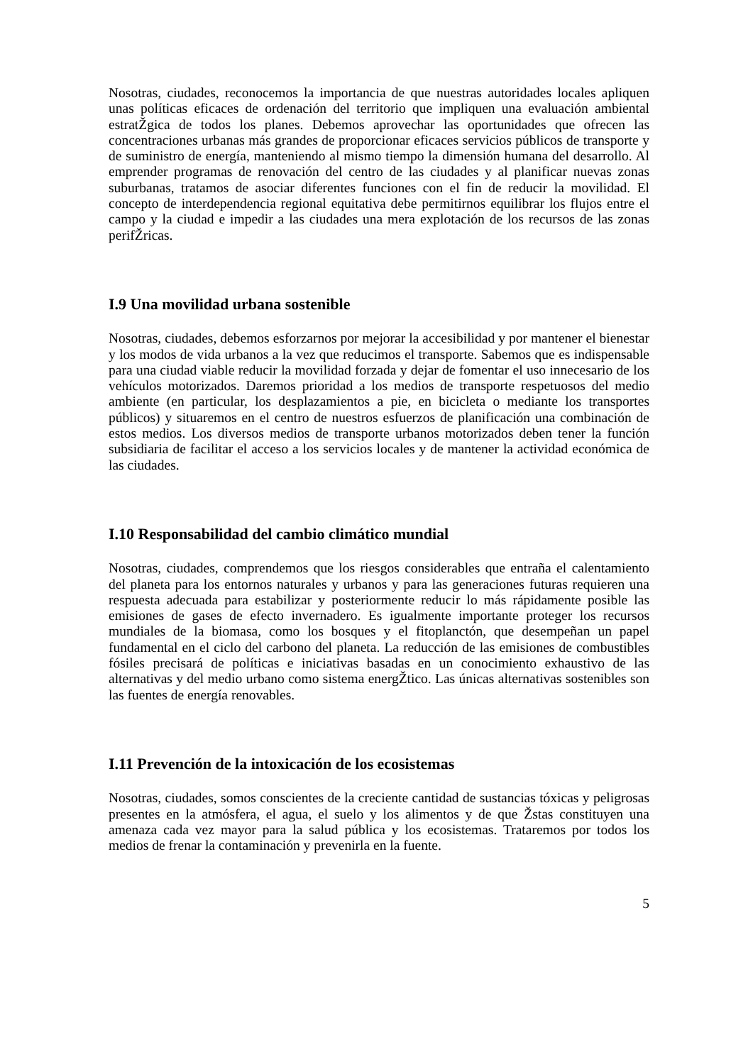Nosotras, ciudades, reconocemos la importancia de que nuestras autoridades locales apliquen unas políticas eficaces de ordenación del territorio que impliquen una evaluación ambiental estratŽgica de todos los planes. Debemos aprovechar las oportunidades que ofrecen las concentraciones urbanas más grandes de proporcionar eficaces servicios públicos de transporte y de suministro de energía, manteniendo al mismo tiempo la dimensión humana del desarrollo. Al emprender programas de renovación del centro de las ciudades y al planificar nuevas zonas suburbanas, tratamos de asociar diferentes funciones con el fin de reducir la movilidad. El concepto de interdependencia regional equitativa debe permitirnos equilibrar los flujos entre el campo y la ciudad e impedir a las ciudades una mera explotación de los recursos de las zonas perifŽricas.
I.9 Una movilidad urbana sostenible
Nosotras, ciudades, debemos esforzarnos por mejorar la accesibilidad y por mantener el bienestar y los modos de vida urbanos a la vez que reducimos el transporte. Sabemos que es indispensable para una ciudad viable reducir la movilidad forzada y dejar de fomentar el uso innecesario de los vehículos motorizados. Daremos prioridad a los medios de transporte respetuosos del medio ambiente (en particular, los desplazamientos a pie, en bicicleta o mediante los transportes públicos) y situaremos en el centro de nuestros esfuerzos de planificación una combinación de estos medios. Los diversos medios de transporte urbanos motorizados deben tener la función subsidiaria de facilitar el acceso a los servicios locales y de mantener la actividad económica de las ciudades.
I.10 Responsabilidad del cambio climático mundial
Nosotras, ciudades, comprendemos que los riesgos considerables que entraña el calentamiento del planeta para los entornos naturales y urbanos y para las generaciones futuras requieren una respuesta adecuada para estabilizar y posteriormente reducir lo más rápidamente posible las emisiones de gases de efecto invernadero. Es igualmente importante proteger los recursos mundiales de la biomasa, como los bosques y el fitoplanctón, que desempeñan un papel fundamental en el ciclo del carbono del planeta. La reducción de las emisiones de combustibles fósiles precisará de políticas e iniciativas basadas en un conocimiento exhaustivo de las alternativas y del medio urbano como sistema energŽtico. Las únicas alternativas sostenibles son las fuentes de energía renovables.
I.11 Prevención de la intoxicación de los ecosistemas
Nosotras, ciudades, somos conscientes de la creciente cantidad de sustancias tóxicas y peligrosas presentes en la atmósfera, el agua, el suelo y los alimentos y de que Žstas constituyen una amenaza cada vez mayor para la salud pública y los ecosistemas. Trataremos por todos los medios de frenar la contaminación y prevenirla en la fuente.
5